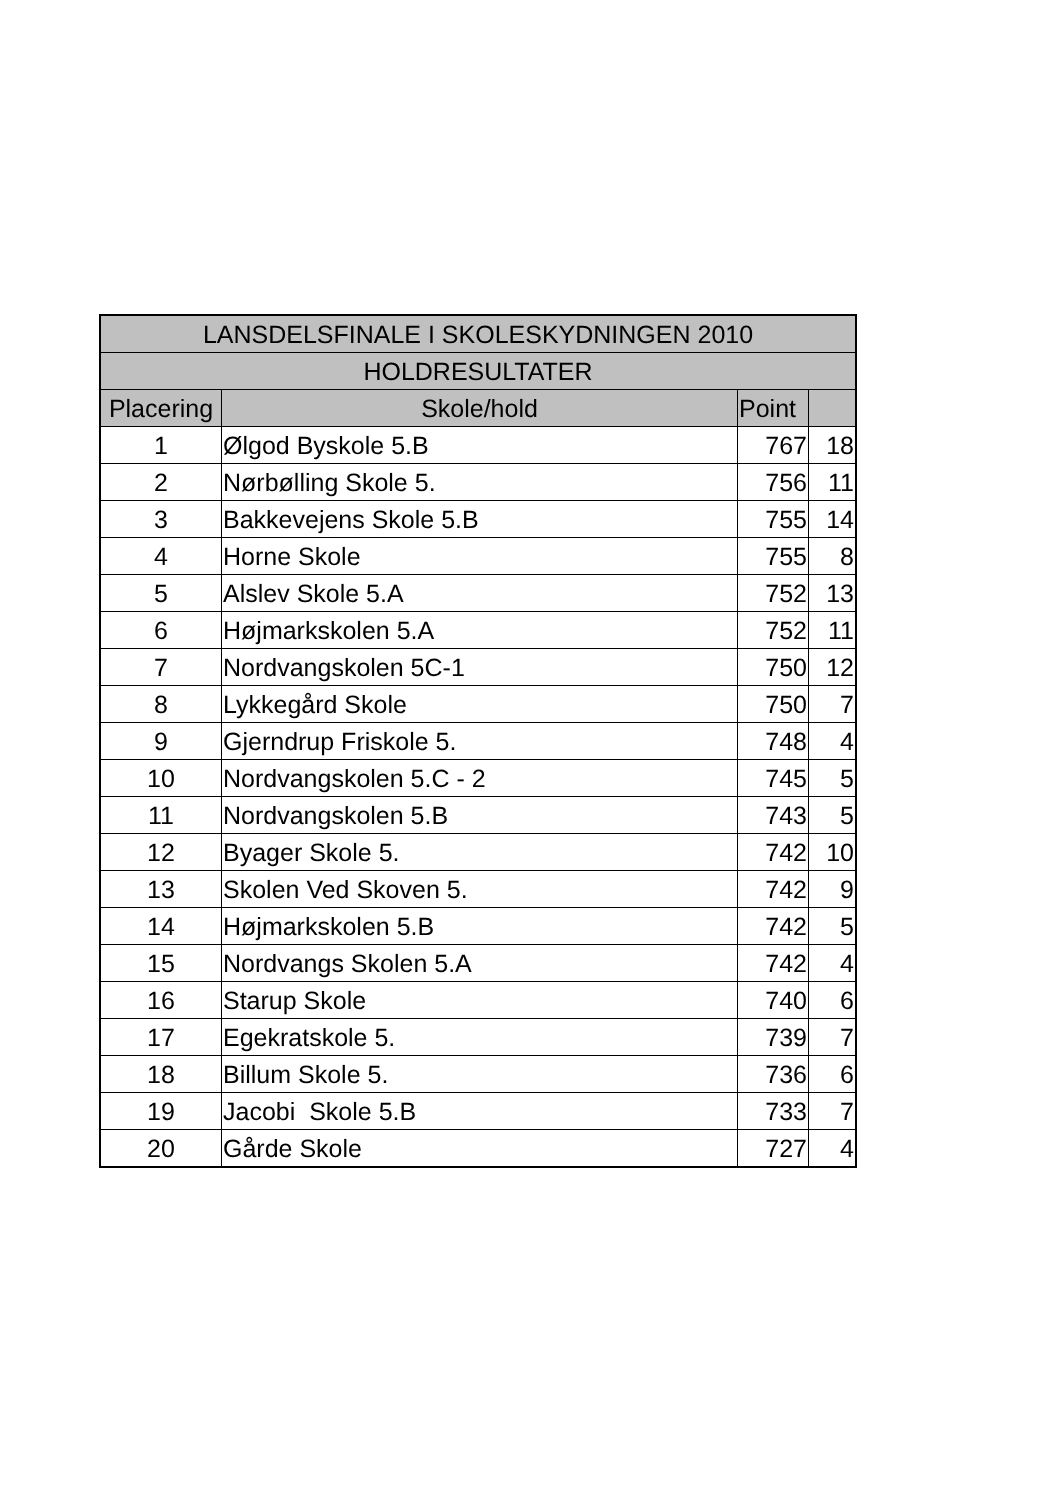| LANSDELSFINALE I SKOLESKYDNINGEN 2010 | | | |
| --- | --- | --- | --- |
| HOLDRESULTATER | | | |
| Placering | Skole/hold | Point | |
| 1 | Ølgod Byskole 5.B | 767 | 18 |
| 2 | Nørbølling Skole 5. | 756 | 11 |
| 3 | Bakkevejens Skole 5.B | 755 | 14 |
| 4 | Horne Skole | 755 | 8 |
| 5 | Alslev Skole 5.A | 752 | 13 |
| 6 | Højmarkskolen 5.A | 752 | 11 |
| 7 | Nordvangskolen 5C-1 | 750 | 12 |
| 8 | Lykkegård Skole | 750 | 7 |
| 9 | Gjerndrup Friskole 5. | 748 | 4 |
| 10 | Nordvangskolen 5.C - 2 | 745 | 5 |
| 11 | Nordvangskolen 5.B | 743 | 5 |
| 12 | Byager Skole 5. | 742 | 10 |
| 13 | Skolen Ved Skoven 5. | 742 | 9 |
| 14 | Højmarkskolen 5.B | 742 | 5 |
| 15 | Nordvangs Skolen 5.A | 742 | 4 |
| 16 | Starup Skole | 740 | 6 |
| 17 | Egekratskole 5. | 739 | 7 |
| 18 | Billum Skole 5. | 736 | 6 |
| 19 | Jacobi Skole 5.B | 733 | 7 |
| 20 | Gårde Skole | 727 | 4 |